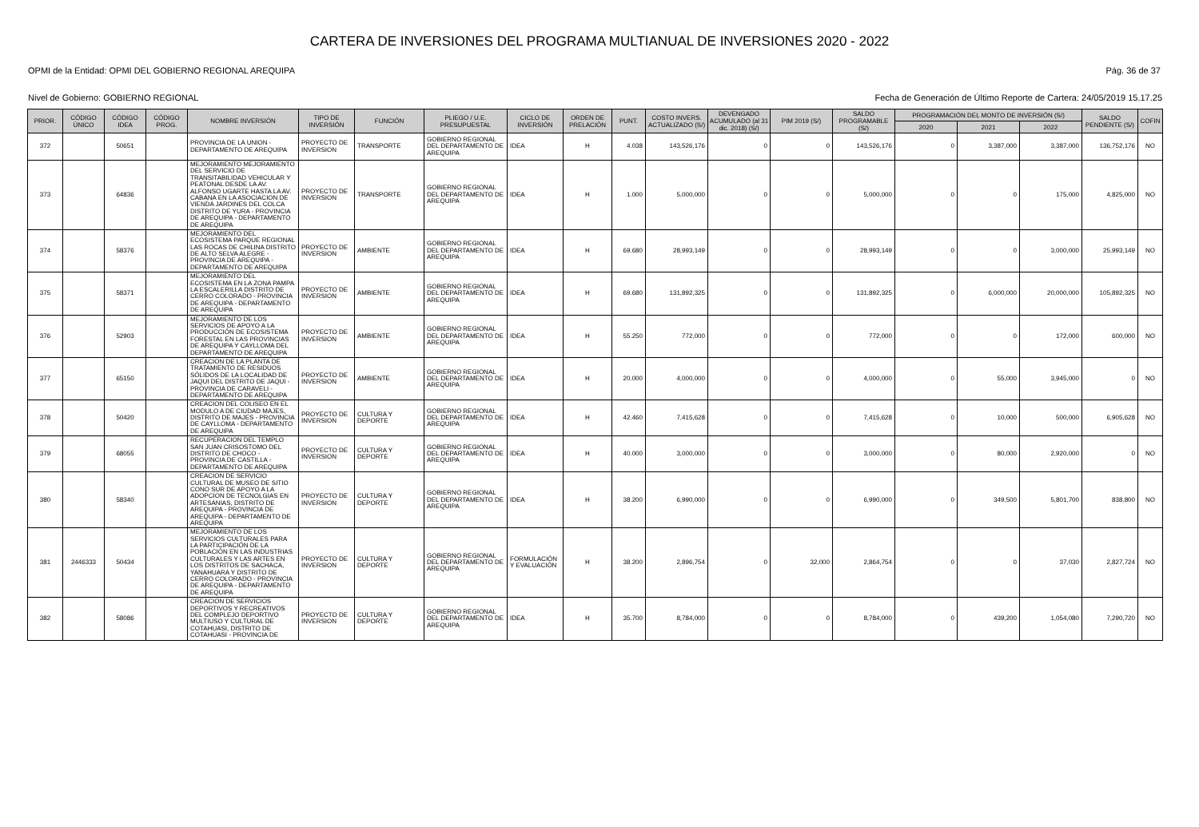CARTERA DE INVERSIONES DEL PROGRAMA MULTIANUAL DE INVERSIONES 2020 - 2022
OPMI de la Entidad: OPMI DEL GOBIERNO REGIONAL AREQUIPA Pág. 36 de 37
Nivel de Gobierno: GOBIERNO REGIONAL Fecha de Generación de Último Reporte de Cartera: 24/05/2019 15.17.25
| PRIOR. | CÓDIGO ÚNICO | CÓDIGO IDEA | CÓDIGO PROG. | NOMBRE INVERSIÓN | TIPO DE INVERSIÓN | FUNCIÓN | PLIEGO / U.E. PRESUPUESTAL | CICLO DE INVERSIÓN | ORDEN DE PRELACIÓN | PUNT. | COSTO INVERS. ACTUALIZADO (S/) | DEVENGADO ACUMULADO (al 31 dic. 2018) (S/) | PIM 2019 (S/) | SALDO PROGRAMABLE (S/) | PROGRAMACIÓN DEL MONTO DE INVERSIÓN (S/) | | | SALDO PENDIENTE (S/) | COFIN |
| --- | --- | --- | --- | --- | --- | --- | --- | --- | --- | --- | --- | --- | --- | --- | --- | --- | --- | --- | --- |
| | | | | | | | | | | | | | | | 2020 | 2021 | 2022 | | |
| 372 | | 50651 | | PROVINCIA DE LA UNION - DEPARTAMENTO DE AREQUIPA | PROYECTO DE INVERSION | TRANSPORTE | GOBIERNO REGIONAL DEL DEPARTAMENTO DE AREQUIPA | IDEA | H | 4.038 | 143,526,176 | 0 | 0 | 143,526,176 | 0 | 3,387,000 | 3,387,000 | 136,752,176 | NO |
| 373 | | 64836 | | MEJORAMIENTO MEJORAMIENTO DEL SERVICIO DE TRANSITABILIDAD VEHICULAR Y PEATONAL DESDE LA AV. ALFONSO UGARTE HASTA LA AV. CABANA EN LA ASOCIACION DE VIENDA JARDINES DEL COLCA DISTRITO DE YURA - PROVINCIA DE AREQUIPA - DEPARTAMENTO DE AREQUIPA | PROYECTO DE INVERSION | TRANSPORTE | GOBIERNO REGIONAL DEL DEPARTAMENTO DE AREQUIPA | IDEA | H | 1.000 | 5,000,000 | 0 | 0 | 5,000,000 | 0 | 0 | 175,000 | 4,825,000 | NO |
| 374 | | 58376 | | MEJORAMIENTO DEL ECOSISTEMA PARQUE REGIONAL LAS ROCAS DE CHILINA DISTRITO DE ALTO SELVA ALEGRE - PROVINCIA DE AREQUIPA - DEPARTAMENTO DE AREQUIPA | PROYECTO DE INVERSION | AMBIENTE | GOBIERNO REGIONAL DEL DEPARTAMENTO DE AREQUIPA | IDEA | H | 69.680 | 28,993,149 | 0 | 0 | 28,993,149 | 0 | 0 | 3,000,000 | 25,993,149 | NO |
| 375 | | 58371 | | MEJORAMIENTO DEL ECOSISTEMA EN LA ZONA PAMPA LA ESCALERILLA DISTRITO DE CERRO COLORADO - PROVINCIA DE AREQUIPA - DEPARTAMENTO DE AREQUIPA | PROYECTO DE INVERSION | AMBIENTE | GOBIERNO REGIONAL DEL DEPARTAMENTO DE AREQUIPA | IDEA | H | 69.680 | 131,892,325 | 0 | 0 | 131,892,325 | 0 | 6,000,000 | 20,000,000 | 105,892,325 | NO |
| 376 | | 52903 | | MEJORAMIENTO DE LOS SERVICIOS DE APOYO A LA PRODUCCIÓN DE ECOSISTEMA FORESTAL EN LAS PROVINCIAS DE AREQUIPA Y CAYLLOMA DEL DEPARTAMENTO DE AREQUIPA | PROYECTO DE INVERSION | AMBIENTE | GOBIERNO REGIONAL DEL DEPARTAMENTO DE AREQUIPA | IDEA | H | 55.250 | 772,000 | 0 | 0 | 772,000 | 0 | 0 | 172,000 | 600,000 | NO |
| 377 | | 65150 | | CREACION DE LA PLANTA DE TRATAMIENTO DE RESIDUOS SÓLIDOS DE LA LOCALIDAD DE JAQUI DEL DISTRITO DE JAQUI - PROVINCIA DE CARAVELI - DEPARTAMENTO DE AREQUIPA | PROYECTO DE INVERSION | AMBIENTE | GOBIERNO REGIONAL DEL DEPARTAMENTO DE AREQUIPA | IDEA | H | 20.000 | 4,000,000 | 0 | 0 | 4,000,000 | 0 | 55,000 | 3,945,000 | 0 | NO |
| 378 | | 50420 | | CREACION DEL COLISEO EN EL MODULO A DE CIUDAD MAJES, DISTRITO DE MAJES - PROVINCIA DE CAYLLOMA - DEPARTAMENTO DE AREQUIPA | PROYECTO DE INVERSION | CULTURA Y DEPORTE | GOBIERNO REGIONAL DEL DEPARTAMENTO DE AREQUIPA | IDEA | H | 42.460 | 7,415,628 | 0 | 0 | 7,415,628 | 0 | 10,000 | 500,000 | 6,905,628 | NO |
| 379 | | 68055 | | RECUPERACION DEL TEMPLO SAN JUAN CRISOSTOMO DEL DISTRITO DE CHOCO - PROVINCIA DE CASTILLA - DEPARTAMENTO DE AREQUIPA | PROYECTO DE INVERSION | CULTURA Y DEPORTE | GOBIERNO REGIONAL DEL DEPARTAMENTO DE AREQUIPA | IDEA | H | 40.000 | 3,000,000 | 0 | 0 | 3,000,000 | 0 | 80,000 | 2,920,000 | 0 | NO |
| 380 | | 58340 | | CREACION DE SERVICIO CULTURAL DE MUSEO DE SITIO CONO SUR DE APOYO A LA ADOPCION DE TECNOLGIAS EN ARTESANIAS, DISTRITO DE AREQUIPA - PROVINCIA DE AREQUIPA - DEPARTAMENTO DE AREQUIPA | PROYECTO DE INVERSION | CULTURA Y DEPORTE | GOBIERNO REGIONAL DEL DEPARTAMENTO DE AREQUIPA | IDEA | H | 38.200 | 6,990,000 | 0 | 0 | 6,990,000 | 0 | 349,500 | 5,801,700 | 838,800 | NO |
| 381 | 2446333 | 50434 | | MEJORAMIENTO DE LOS SERVICIOS CULTURALES PARA LA PARTICIPACIÓN DE LA POBLACIÓN EN LAS INDUSTRIAS CULTURALES Y LAS ARTES EN LOS DISTRITOS DE SACHACA, YANAHUARA Y DISTRITO DE CERRO COLORADO - PROVINCIA DE AREQUIPA - DEPARTAMENTO DE AREQUIPA | PROYECTO DE INVERSION | CULTURA Y DEPORTE | GOBIERNO REGIONAL DEL DEPARTAMENTO DE AREQUIPA | FORMULACIÓN Y EVALUACIÓN | H | 38.200 | 2,896,754 | 0 | 32,000 | 2,864,754 | 0 | 0 | 37,030 | 2,827,724 | NO |
| 382 | | 58086 | | CREACION DE SERVICIOS DEPORTIVOS Y RECREATIVOS DEL COMPLEJO DEPORTIVO MULTIUSO Y CULTURAL DE COTAHUASI, DISTRITO DE COTAHUASI - PROVINCIA DE | PROYECTO DE INVERSION | CULTURA Y DEPORTE | GOBIERNO REGIONAL DEL DEPARTAMENTO DE AREQUIPA | IDEA | H | 35.700 | 8,784,000 | 0 | 0 | 8,784,000 | 0 | 439,200 | 1,054,080 | 7,290,720 | NO |